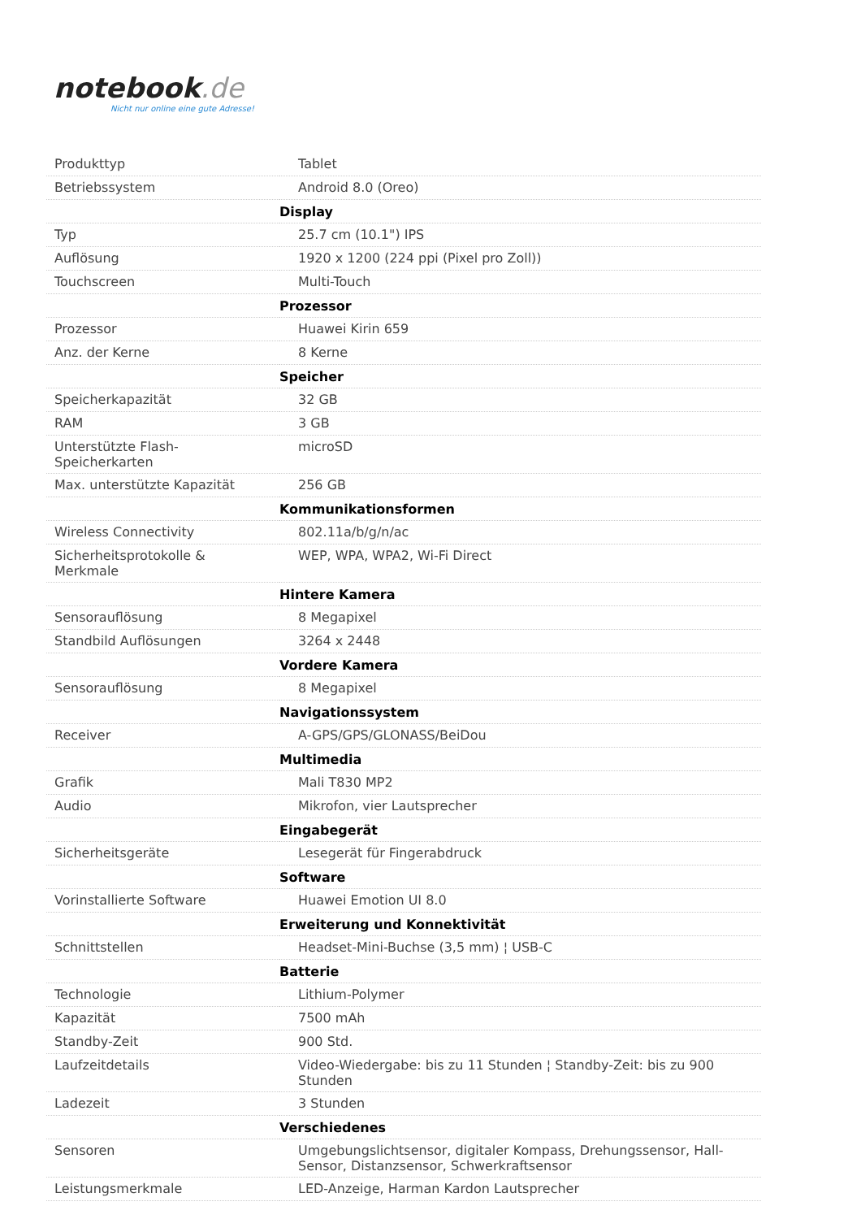notebook.de
Nicht nur online eine gute Adresse!
| Produkttyp | Tablet |
| Betriebssystem | Android 8.0 (Oreo) |
| | Display |
| Typ | 25.7 cm (10.1") IPS |
| Auflösung | 1920 x 1200 (224 ppi (Pixel pro Zoll)) |
| Touchscreen | Multi-Touch |
| | Prozessor |
| Prozessor | Huawei Kirin 659 |
| Anz. der Kerne | 8 Kerne |
| | Speicher |
| Speicherkapazität | 32 GB |
| RAM | 3 GB |
| Unterstützte Flash-Speicherkarten | microSD |
| Max. unterstützte Kapazität | 256 GB |
| | Kommunikationsformen |
| Wireless Connectivity | 802.11a/b/g/n/ac |
| Sicherheitsprotokolle & Merkmale | WEP, WPA, WPA2, Wi-Fi Direct |
| | Hintere Kamera |
| Sensorauflösung | 8 Megapixel |
| Standbild Auflösungen | 3264 x 2448 |
| | Vordere Kamera |
| Sensorauflösung | 8 Megapixel |
| | Navigationssystem |
| Receiver | A-GPS/GPS/GLONASS/BeiDou |
| | Multimedia |
| Grafik | Mali T830 MP2 |
| Audio | Mikrofon, vier Lautsprecher |
| | Eingabegerät |
| Sicherheitsgeräte | Lesegerät für Fingerabdruck |
| | Software |
| Vorinstallierte Software | Huawei Emotion UI 8.0 |
| | Erweiterung und Konnektivität |
| Schnittstellen | Headset-Mini-Buchse (3,5 mm) ¦ USB-C |
| | Batterie |
| Technologie | Lithium-Polymer |
| Kapazität | 7500 mAh |
| Standby-Zeit | 900 Std. |
| Laufzeitdetails | Video-Wiedergabe: bis zu 11 Stunden ¦ Standby-Zeit: bis zu 900 Stunden |
| Ladezeit | 3 Stunden |
| | Verschiedenes |
| Sensoren | Umgebungslichtsensor, digitaler Kompass, Drehungssensor, Hall-Sensor, Distanzsensor, Schwerkraftsensor |
| Leistungsmerkmale | LED-Anzeige, Harman Kardon Lautsprecher |